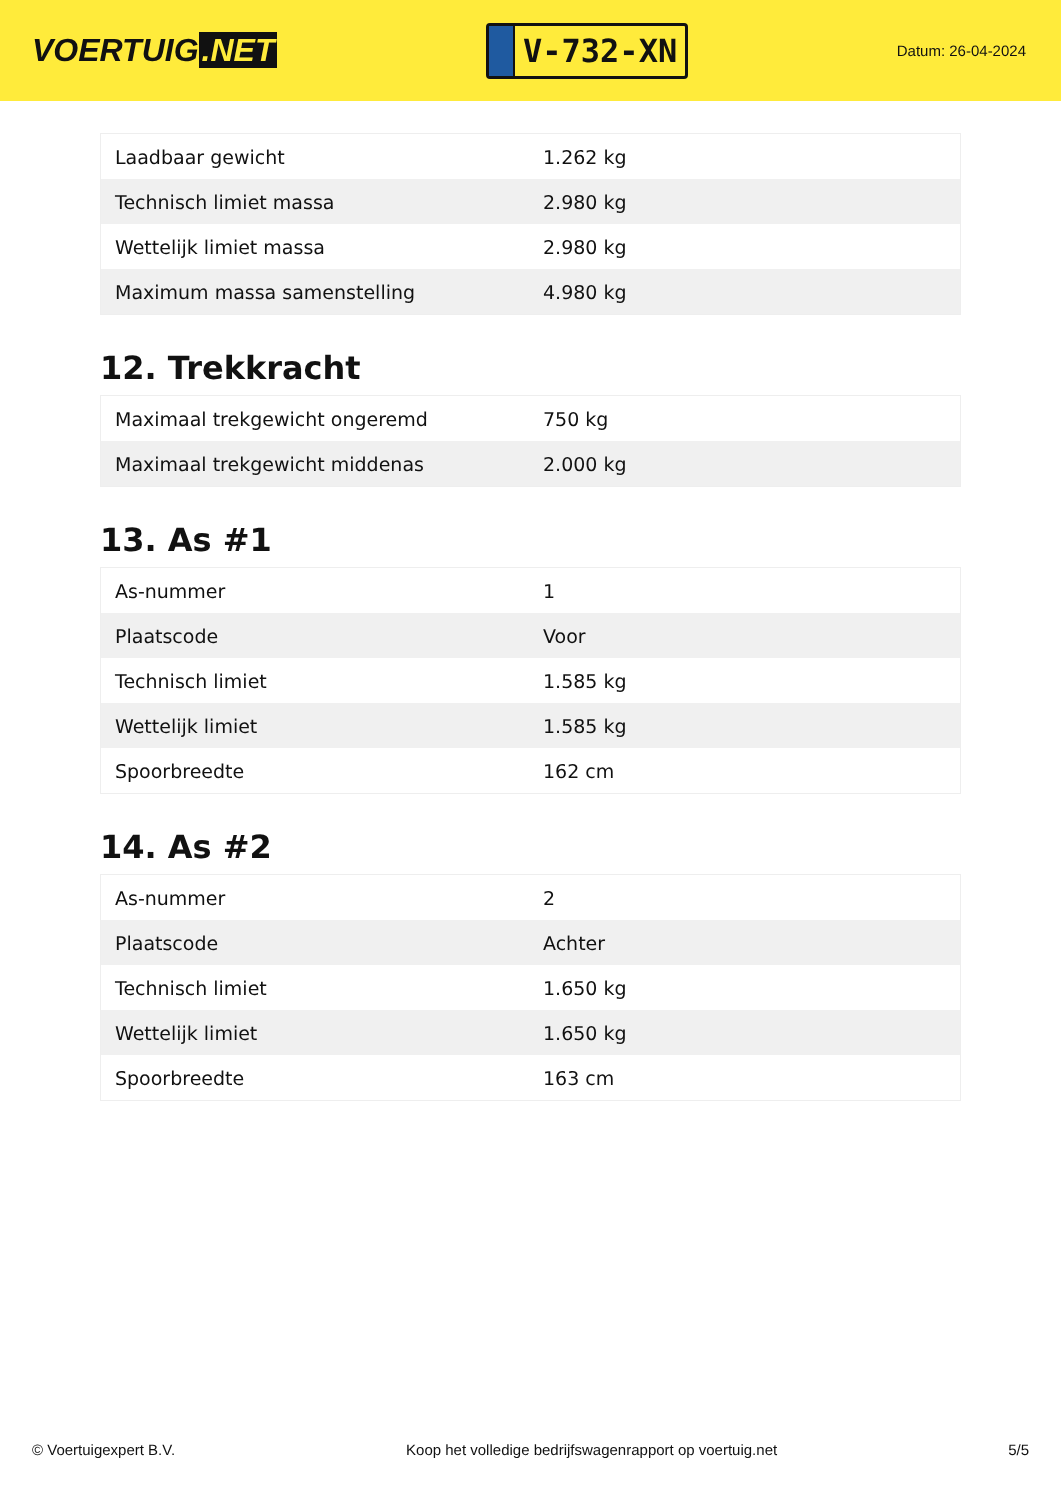VOERTUIG.NET
V-732-XN
Datum: 26-04-2024
| Laadbaar gewicht | 1.262 kg |
| Technisch limiet massa | 2.980 kg |
| Wettelijk limiet massa | 2.980 kg |
| Maximum massa samenstelling | 4.980 kg |
12. Trekkracht
| Maximaal trekgewicht ongeremd | 750 kg |
| Maximaal trekgewicht middenas | 2.000 kg |
13. As #1
| As-nummer | 1 |
| Plaatscode | Voor |
| Technisch limiet | 1.585 kg |
| Wettelijk limiet | 1.585 kg |
| Spoorbreedte | 162 cm |
14. As #2
| As-nummer | 2 |
| Plaatscode | Achter |
| Technisch limiet | 1.650 kg |
| Wettelijk limiet | 1.650 kg |
| Spoorbreedte | 163 cm |
© Voertuigexpert B.V. Koop het volledige bedrijfswagenrapport op voertuig.net 5/5